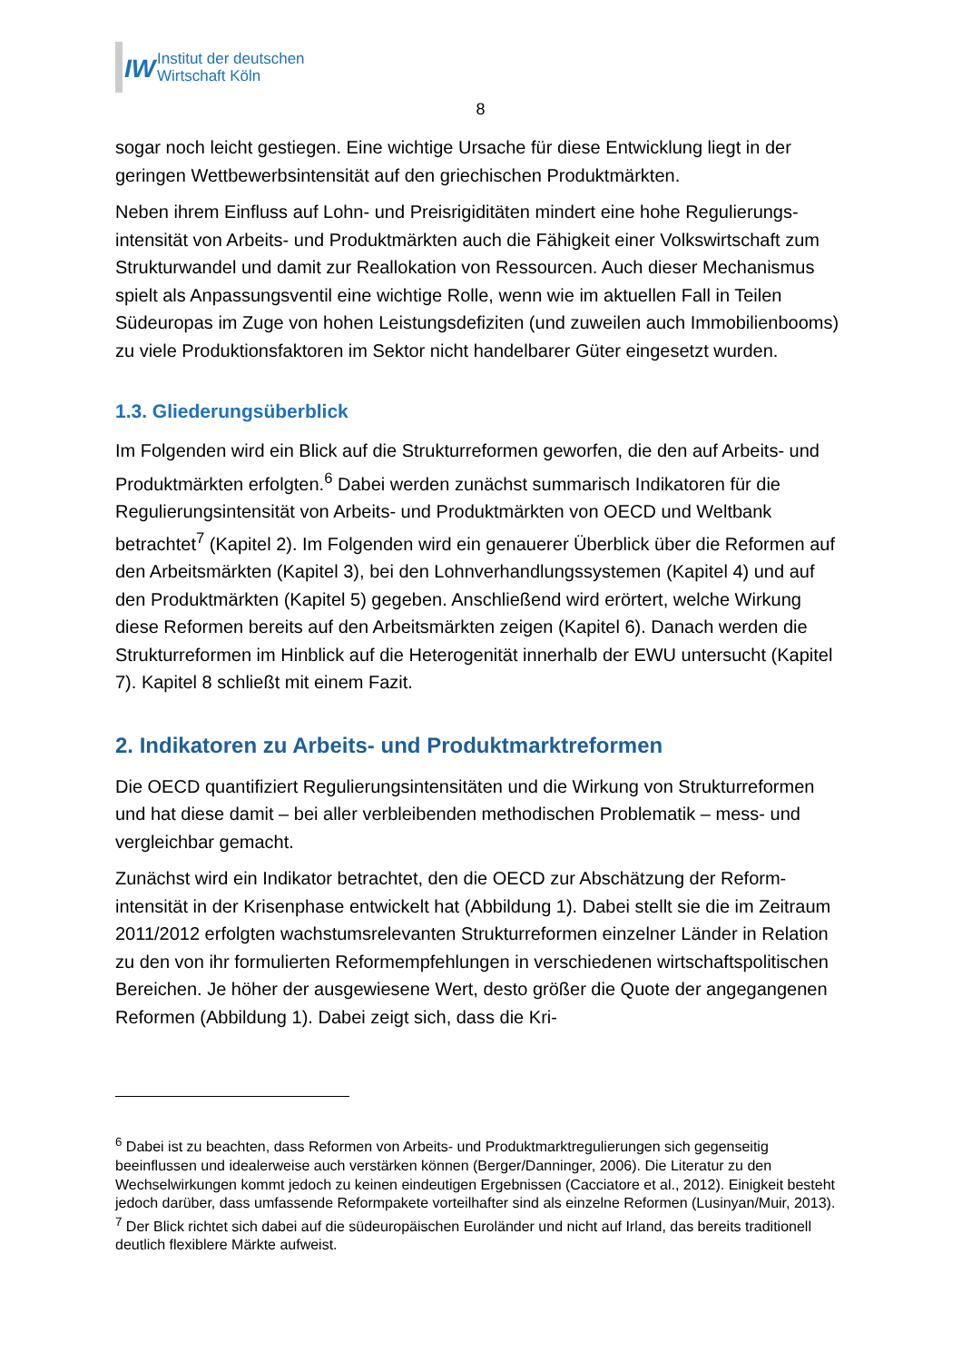IW
Institut der deutschen
Wirtschaft Köln
8
sogar noch leicht gestiegen. Eine wichtige Ursache für diese Entwicklung liegt in der geringen Wettbewerbsintensität auf den griechischen Produktmärkten.
Neben ihrem Einfluss auf Lohn- und Preisrigiditäten mindert eine hohe Regulierungs­intensität von Arbeits- und Produktmärkten auch die Fähigkeit einer Volkswirtschaft zum Strukturwandel und damit zur Reallokation von Ressourcen. Auch dieser Me­chanismus spielt als Anpassungsventil eine wichtige Rolle, wenn wie im aktuellen Fall in Teilen Südeuropas im Zuge von hohen Leistungsdefiziten (und zuweilen auch Immobilienbooms) zu viele Produktionsfaktoren im Sektor nicht handelbarer Güter eingesetzt wurden.
1.3. Gliederungsüberblick
Im Folgenden wird ein Blick auf die Strukturreformen geworfen, die den auf Arbeits- und Produktmärkten erfolgten.<sup>6</sup> Dabei werden zunächst summarisch Indikatoren für die Regulierungsintensität von Arbeits- und Produktmärkten von OECD und Welt­bank betrachtet<sup>7</sup> (Kapitel 2). Im Folgenden wird ein genauerer Überblick über die Re­formen auf den Arbeitsmärkten (Kapitel 3), bei den Lohnverhandlungssystemen (Ka­pitel 4) und auf den Produktmärkten (Kapitel 5) gegeben. Anschließend wird erörtert, welche Wirkung diese Reformen bereits auf den Arbeitsmärkten zeigen (Kapitel 6). Danach werden die Strukturreformen im Hinblick auf die Heterogenität innerhalb der EWU untersucht (Kapitel 7). Kapitel 8 schließt mit einem Fazit.
2. Indikatoren zu Arbeits- und Produktmarktreformen
Die OECD quantifiziert Regulierungsintensitäten und die Wirkung von Strukturrefor­men und hat diese damit – bei aller verbleibenden methodischen Problematik – mess- und vergleichbar gemacht.
Zunächst wird ein Indikator betrachtet, den die OECD zur Abschätzung der Reform­intensität in der Krisenphase entwickelt hat (Abbildung 1). Dabei stellt sie die im Zeit­raum 2011/2012 erfolgten wachstumsrelevanten Strukturreformen einzelner Länder in Relation zu den von ihr formulierten Reformempfehlungen in verschiedenen wirt­schaftspolitischen Bereichen. Je höher der ausgewiesene Wert, desto größer die Quote der angegangenen Reformen (Abbildung 1). Dabei zeigt sich, dass die Kri-
<sup>6</sup> Dabei ist zu beachten, dass Reformen von Arbeits- und Produktmarktregulierungen sich gegenseitig beeinflussen und idealerweise auch verstärken können (Berger/Danninger, 2006). Die Literatur zu den Wechselwirkungen kommt jedoch zu keinen eindeutigen Ergebnissen (Cacciatore et al., 2012). Einig­keit besteht jedoch darüber, dass umfassende Reformpakete vorteilhafter sind als einzelne Reformen (Lusinyan/Muir, 2013).
<sup>7</sup> Der Blick richtet sich dabei auf die südeuropäischen Euroländer und nicht auf Irland, das bereits traditionell deutlich flexiblere Märkte aufweist.